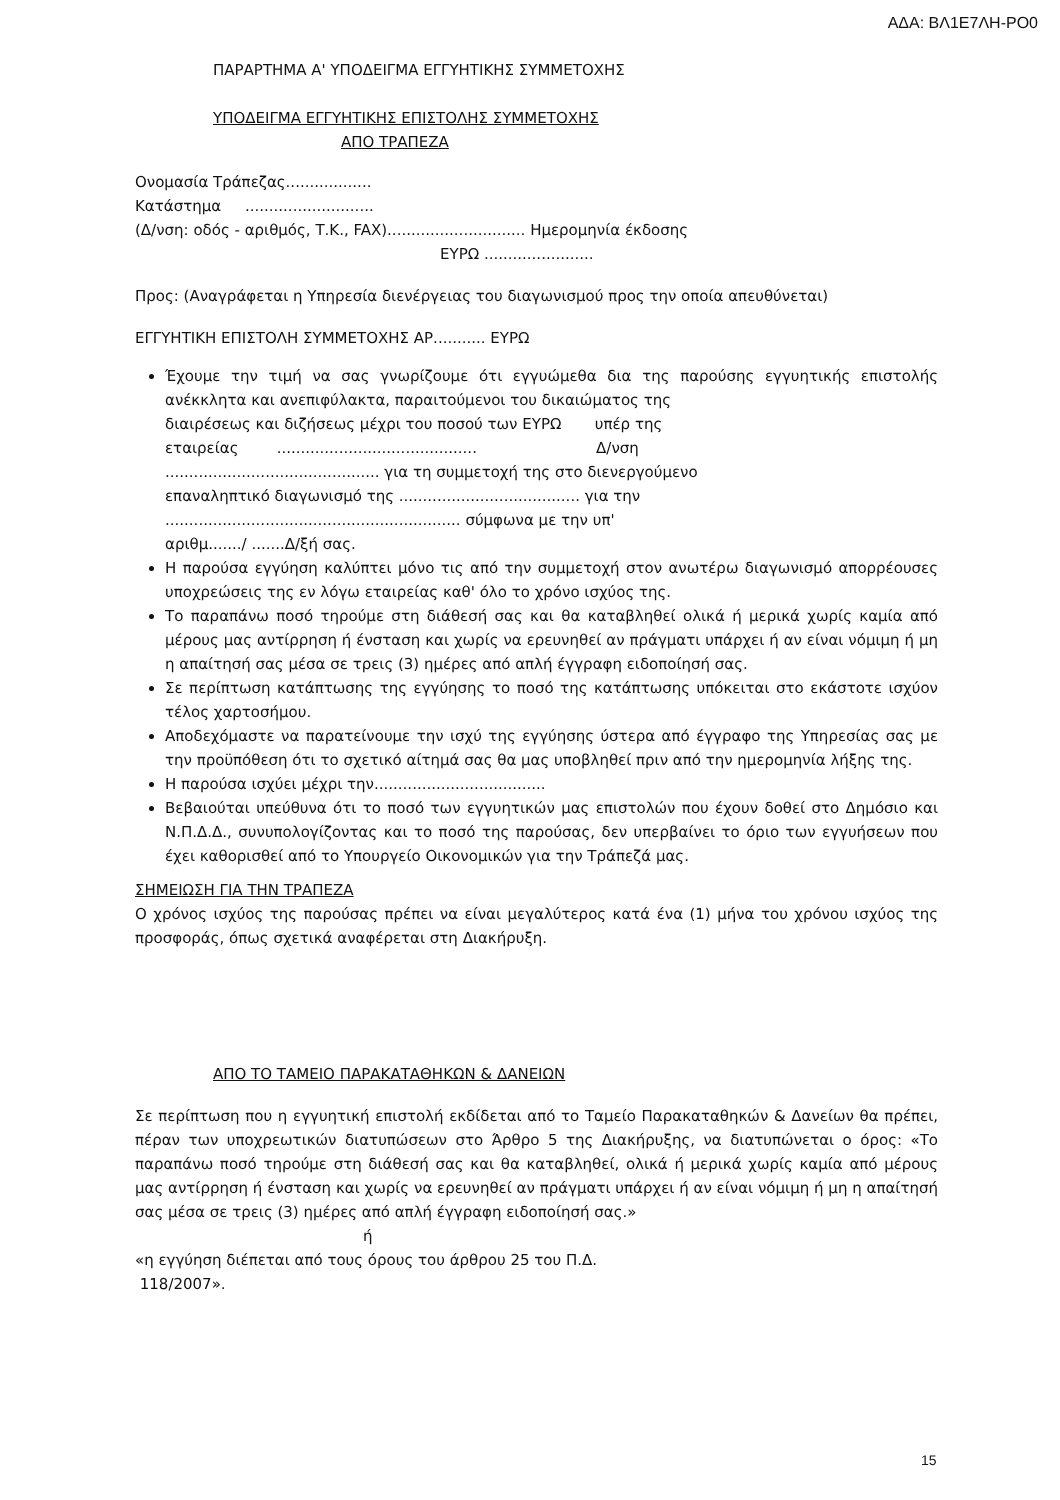ΑΔΑ: ΒΛ1Ε7ΛΗ-ΡΟ0
ΠΑΡΑΡΤΗΜΑ Α' ΥΠΟΔΕΙΓΜΑ ΕΓΓΥΗΤΙΚΗΣ ΣΥΜΜΕΤΟΧΗΣ
ΥΠΟΔΕΙΓΜΑ ΕΓΓΥΗΤΙΚΗΣ ΕΠΙΣΤΟΛΗΣ ΣΥΜΜΕΤΟΧΗΣ
ΑΠΟ ΤΡΑΠΕΖΑ
Ονομασία Τράπεζας..................
Κατάστημα ...........................
(Δ/νση: οδός - αριθμός, Τ.Κ., FAX)............................. Ημερομηνία έκδοσης
ΕΥΡΩ .......................
Προς: (Αναγράφεται η Υπηρεσία διενέργειας του διαγωνισμού προς την οποία απευθύνεται)
ΕΓΓΥΗΤΙΚΗ ΕΠΙΣΤΟΛΗ ΣΥΜΜΕΤΟΧΗΣ ΑΡ........... ΕΥΡΩ
Έχουμε την τιμή να σας γνωρίζουμε ότι εγγυώμεθα δια της παρούσης εγγυητικής επιστολής ανέκκλητα και ανεπιφύλακτα, παραιτούμενοι του δικαιώματος της
διαιρέσεως και διζήσεως μέχρι του ποσού των ΕΥΡΩ υπέρ της
εταιρείας .......................................... Δ/νση
............................................. για τη συμμετοχή της στο διενεργούμενο
επαναληπτικό διαγωνισμό της ...................................... για την
.............................................................. σύμφωνα με την υπ'
αριθμ......./ .......Δ/ξή σας.
Η παρούσα εγγύηση καλύπτει μόνο τις από την συμμετοχή στον ανωτέρω διαγωνισμό απορρέουσες υποχρεώσεις της εν λόγω εταιρείας καθ' όλο το χρόνο ισχύος της.
Το παραπάνω ποσό τηρούμε στη διάθεσή σας και θα καταβληθεί ολικά ή μερικά χωρίς καμία από μέρους μας αντίρρηση ή ένσταση και χωρίς να ερευνηθεί αν πράγματι υπάρχει ή αν είναι νόμιμη ή μη η απαίτησή σας μέσα σε τρεις (3) ημέρες από απλή έγγραφη ειδοποίησή σας.
Σε περίπτωση κατάπτωσης της εγγύησης το ποσό της κατάπτωσης υπόκειται στο εκάστοτε ισχύον τέλος χαρτοσήμου.
Αποδεχόμαστε να παρατείνουμε την ισχύ της εγγύησης ύστερα από έγγραφο της Υπηρεσίας σας με την προϋπόθεση ότι το σχετικό αίτημά σας θα μας υποβληθεί πριν από την ημερομηνία λήξης της.
Η παρούσα ισχύει μέχρι την....................................
Βεβαιούται υπεύθυνα ότι το ποσό των εγγυητικών μας επιστολών που έχουν δοθεί στο Δημόσιο και Ν.Π.Δ.Δ., συνυπολογίζοντας και το ποσό της παρούσας, δεν υπερβαίνει το όριο των εγγυήσεων που έχει καθορισθεί από το Υπουργείο Οικονομικών για την Τράπεζά μας.
ΣΗΜΕΙΩΣΗ ΓΙΑ ΤΗΝ ΤΡΑΠΕΖΑ
Ο χρόνος ισχύος της παρούσας πρέπει να είναι μεγαλύτερος κατά ένα (1) μήνα του χρόνου ισχύος της προσφοράς, όπως σχετικά αναφέρεται στη Διακήρυξη.
ΑΠΟ ΤΟ ΤΑΜΕΙΟ ΠΑΡΑΚΑΤΑΘΗΚΩΝ & ΔΑΝΕΙΩΝ
Σε περίπτωση που η εγγυητική επιστολή εκδίδεται από το Ταμείο Παρακαταθηκών & Δανείων θα πρέπει, πέραν των υποχρεωτικών διατυπώσεων στο Άρθρο 5 της Διακήρυξης, να διατυπώνεται ο όρος: «Το παραπάνω ποσό τηρούμε στη διάθεσή σας και θα καταβληθεί, ολικά ή μερικά χωρίς καμία από μέρους μας αντίρρηση ή ένσταση και χωρίς να ερευνηθεί αν πράγματι υπάρχει ή αν είναι νόμιμη ή μη η απαίτησή σας μέσα σε τρεις (3) ημέρες από απλή έγγραφη ειδοποίησή σας.»
ή
«η εγγύηση διέπεται από τους όρους του άρθρου 25 του Π.Δ.
118/2007».
15